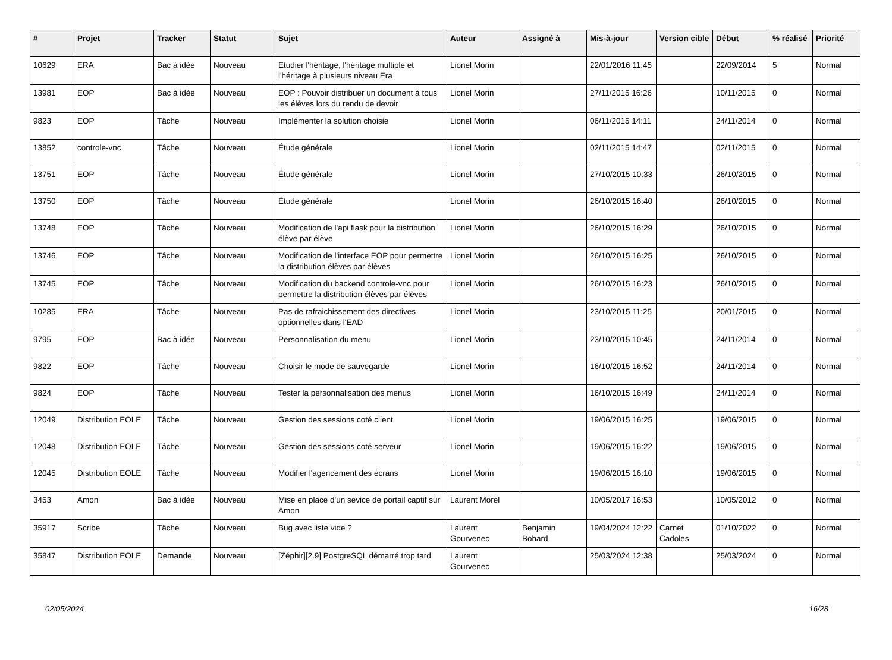| # | Projet | Tracker | Statut | Sujet | Auteur | Assigné à | Mis-à-jour | Version cible | Début | % réalisé | Priorité |
| --- | --- | --- | --- | --- | --- | --- | --- | --- | --- | --- | --- |
| 10629 | ERA | Bac à idée | Nouveau | Etudier l'héritage, l'héritage multiple et l'héritage à plusieurs niveau Era | Lionel Morin | | 22/01/2016 11:45 | | 22/09/2014 | 5 | Normal |
| 13981 | EOP | Bac à idée | Nouveau | EOP : Pouvoir distribuer un document à tous les élèves lors du rendu de devoir | Lionel Morin | | 27/11/2015 16:26 | | 10/11/2015 | 0 | Normal |
| 9823 | EOP | Tâche | Nouveau | Implémenter la solution choisie | Lionel Morin | | 06/11/2015 14:11 | | 24/11/2014 | 0 | Normal |
| 13852 | controle-vnc | Tâche | Nouveau | Étude générale | Lionel Morin | | 02/11/2015 14:47 | | 02/11/2015 | 0 | Normal |
| 13751 | EOP | Tâche | Nouveau | Étude générale | Lionel Morin | | 27/10/2015 10:33 | | 26/10/2015 | 0 | Normal |
| 13750 | EOP | Tâche | Nouveau | Étude générale | Lionel Morin | | 26/10/2015 16:40 | | 26/10/2015 | 0 | Normal |
| 13748 | EOP | Tâche | Nouveau | Modification de l'api flask pour la distribution élève par élève | Lionel Morin | | 26/10/2015 16:29 | | 26/10/2015 | 0 | Normal |
| 13746 | EOP | Tâche | Nouveau | Modification de l'interface EOP pour permettre la distribution élèves par élèves | Lionel Morin | | 26/10/2015 16:25 | | 26/10/2015 | 0 | Normal |
| 13745 | EOP | Tâche | Nouveau | Modification du backend controle-vnc pour permettre la distribution élèves par élèves | Lionel Morin | | 26/10/2015 16:23 | | 26/10/2015 | 0 | Normal |
| 10285 | ERA | Tâche | Nouveau | Pas de rafraichissement des directives optionnelles dans l'EAD | Lionel Morin | | 23/10/2015 11:25 | | 20/01/2015 | 0 | Normal |
| 9795 | EOP | Bac à idée | Nouveau | Personnalisation du menu | Lionel Morin | | 23/10/2015 10:45 | | 24/11/2014 | 0 | Normal |
| 9822 | EOP | Tâche | Nouveau | Choisir le mode de sauvegarde | Lionel Morin | | 16/10/2015 16:52 | | 24/11/2014 | 0 | Normal |
| 9824 | EOP | Tâche | Nouveau | Tester la personnalisation des menus | Lionel Morin | | 16/10/2015 16:49 | | 24/11/2014 | 0 | Normal |
| 12049 | Distribution EOLE | Tâche | Nouveau | Gestion des sessions coté client | Lionel Morin | | 19/06/2015 16:25 | | 19/06/2015 | 0 | Normal |
| 12048 | Distribution EOLE | Tâche | Nouveau | Gestion des sessions coté serveur | Lionel Morin | | 19/06/2015 16:22 | | 19/06/2015 | 0 | Normal |
| 12045 | Distribution EOLE | Tâche | Nouveau | Modifier l'agencement des écrans | Lionel Morin | | 19/06/2015 16:10 | | 19/06/2015 | 0 | Normal |
| 3453 | Amon | Bac à idée | Nouveau | Mise en place d'un sevice de portail captif sur Amon | Laurent Morel | | 10/05/2017 16:53 | | 10/05/2012 | 0 | Normal |
| 35917 | Scribe | Tâche | Nouveau | Bug avec liste vide ? | Laurent Gourvenec | Benjamin Bohard | 19/04/2024 12:22 | Carnet Cadoles | 01/10/2022 | 0 | Normal |
| 35847 | Distribution EOLE | Demande | Nouveau | [Zéphir][2.9] PostgreSQL démarré trop tard | Laurent Gourvenec | | 25/03/2024 12:38 | | 25/03/2024 | 0 | Normal |
02/05/2024 16/28